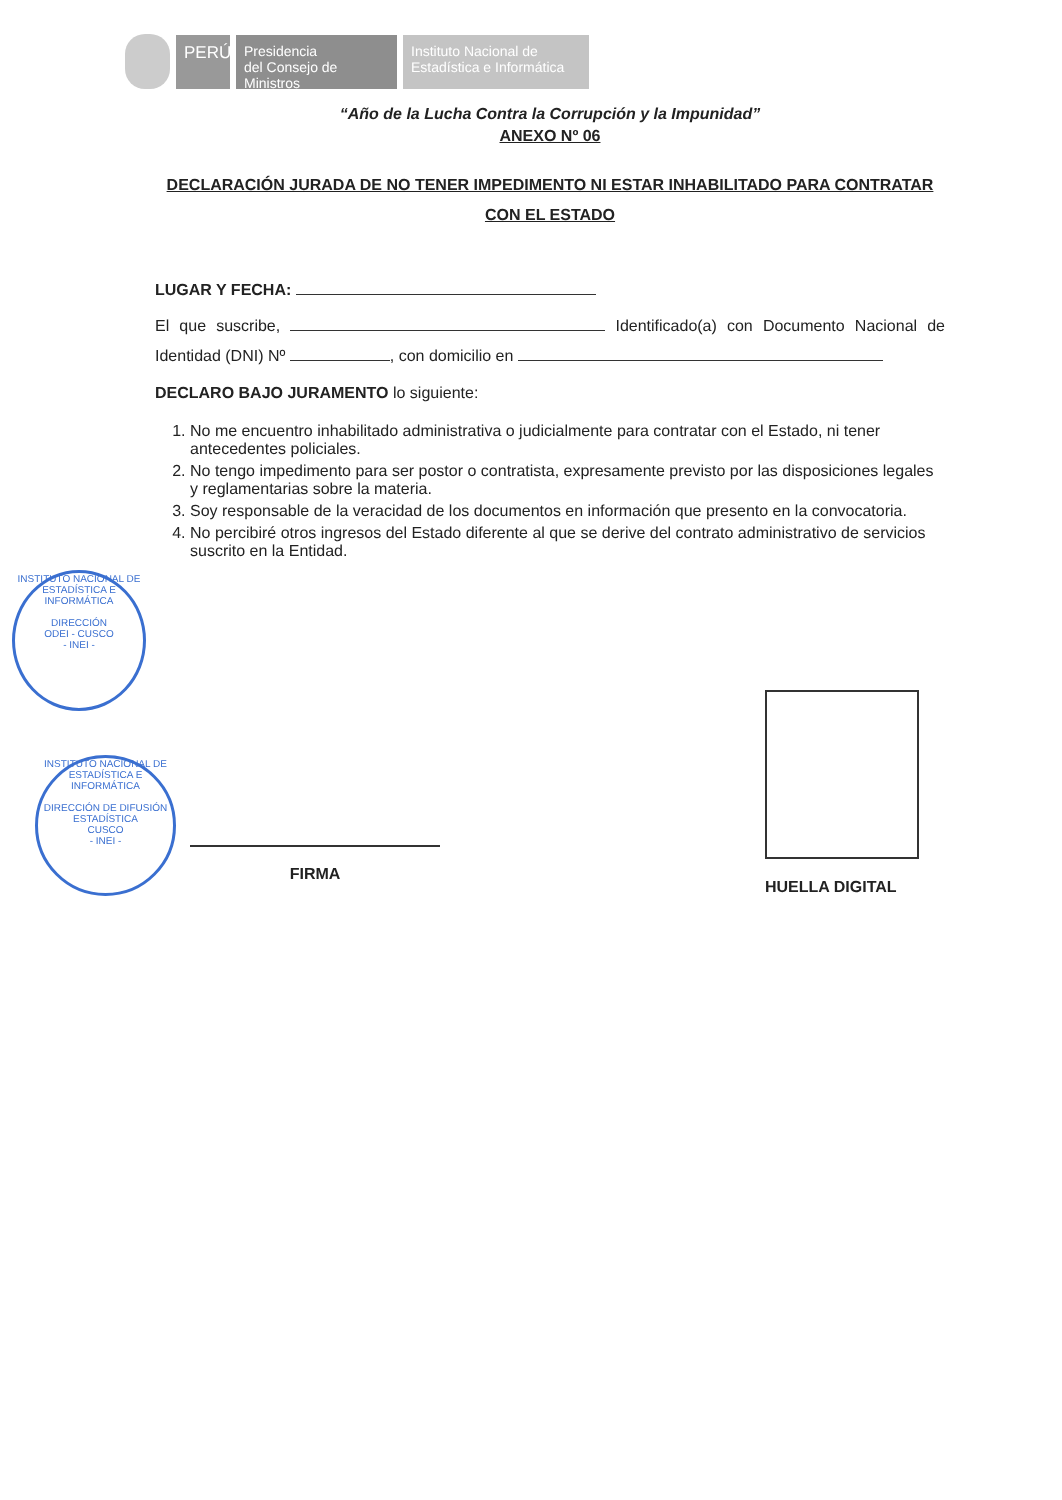PERÚ
Presidencia
del Consejo de Ministros
Instituto Nacional de
Estadística e Informática
“Año de la Lucha Contra la Corrupción y la Impunidad”
ANEXO Nº 06
DECLARACIÓN JURADA DE NO TENER IMPEDIMENTO NI ESTAR INHABILITADO PARA CONTRATAR CON EL ESTADO
LUGAR Y FECHA:
El que suscribe, Identificado(a) con Documento Nacional de Identidad (DNI) Nº , con domicilio en
DECLARO BAJO JURAMENTO lo siguiente:
1. No me encuentro inhabilitado administrativa o judicialmente para contratar con el Estado, ni tener antecedentes policiales.
2. No tengo impedimento para ser postor o contratista, expresamente previsto por las disposiciones legales y reglamentarias sobre la materia.
3. Soy responsable de la veracidad de los documentos en información que presento en la convocatoria.
4. No percibiré otros ingresos del Estado diferente al que se derive del contrato administrativo de servicios suscrito en la Entidad.
INSTITUTO NACIONAL DE ESTADÍSTICA E INFORMÁTICA
DIRECCIÓN
ODEI - CUSCO
- INEI -
INSTITUTO NACIONAL DE ESTADÍSTICA E INFORMÁTICA
DIRECCIÓN DE DIFUSIÓN ESTADÍSTICA
CUSCO
- INEI -
FIRMA
HUELLA DIGITAL